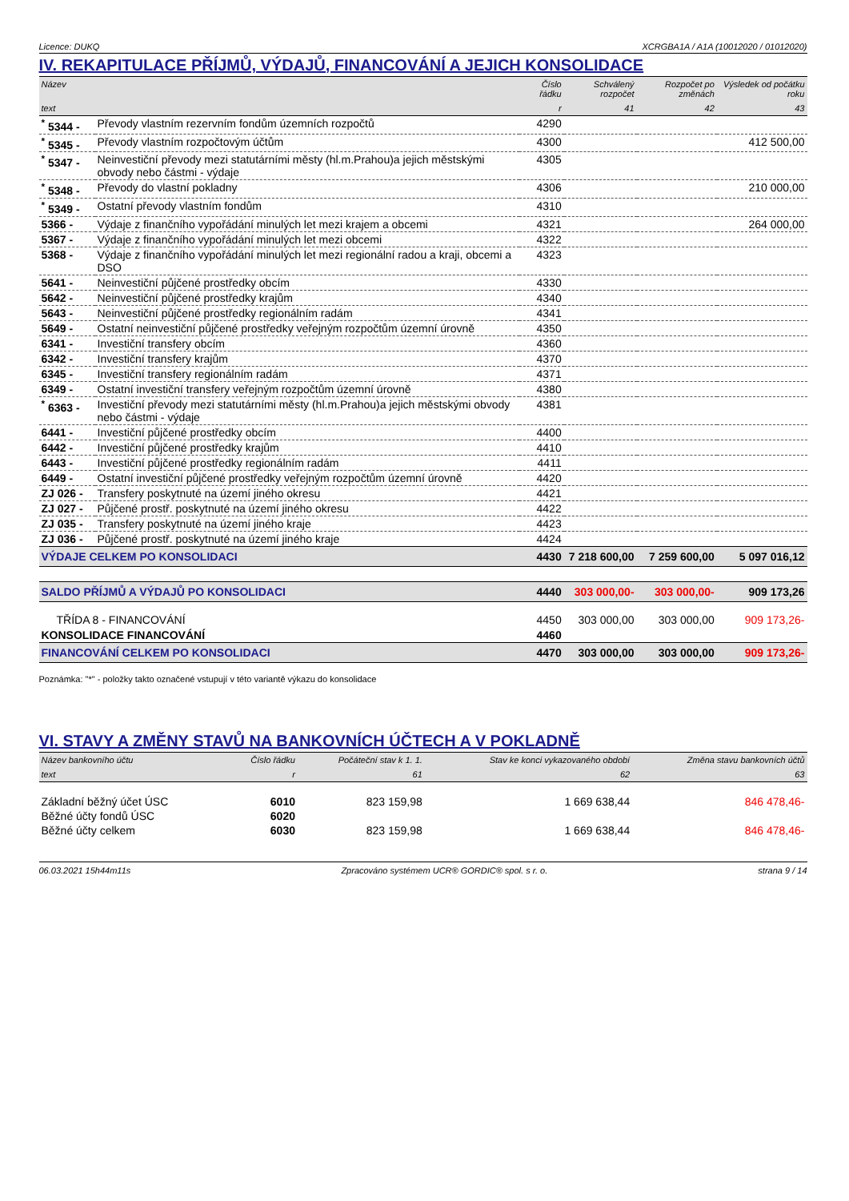Licence: DUKQ XCRGBA1A / A1A (10012020 / 01012020)
IV. REKAPITULACE PŘÍJMŮ, VÝDAJŮ, FINANCOVÁNÍ A JEJICH KONSOLIDACE
| Název | | Číslo řádku | Schválený rozpočet | Rozpočet po změnách | Výsledek od počátku roku |
| --- | --- | --- | --- | --- | --- |
| text | | r | 41 | 42 | 43 |
| <sup>*</sup> 5344 - | Převody vlastním rezervním fondům územních rozpočtů | 4290 | | | |
| <sup>*</sup> 5345 - | Převody vlastním rozpočtovým účtům | 4300 | | | 412 500,00 |
| <sup>*</sup> 5347 - | Neinvestiční převody mezi statutárními městy (hl.m.Prahou)a jejich městskými obvody nebo částmi - výdaje | 4305 | | | |
| <sup>*</sup> 5348 - | Převody do vlastní pokladny | 4306 | | | 210 000,00 |
| <sup>*</sup> 5349 - | Ostatní převody vlastním fondům | 4310 | | | |
| 5366 - | Výdaje z finančního vypořádání minulých let mezi krajem a obcemi | 4321 | | | 264 000,00 |
| 5367 - | Výdaje z finančního vypořádání minulých let mezi obcemi | 4322 | | | |
| 5368 - | Výdaje z finančního vypořádání minulých let mezi regionální radou a kraji, obcemi a DSO | 4323 | | | |
| 5641 - | Neinvestiční půjčené prostředky obcím | 4330 | | | |
| 5642 - | Neinvestiční půjčené prostředky krajům | 4340 | | | |
| 5643 - | Neinvestiční půjčené prostředky regionálním radám | 4341 | | | |
| 5649 - | Ostatní neinvestiční půjčené prostředky veřejným rozpočtům územní úrovně | 4350 | | | |
| 6341 - | Investiční transfery obcím | 4360 | | | |
| 6342 - | Investiční transfery krajům | 4370 | | | |
| 6345 - | Investiční transfery regionálním radám | 4371 | | | |
| 6349 - | Ostatní investiční transfery veřejným rozpočtům územní úrovně | 4380 | | | |
| <sup>*</sup> 6363 - | Investiční převody mezi statutárními městy (hl.m.Prahou)a jejich městskými obvody nebo částmi - výdaje | 4381 | | | |
| 6441 - | Investiční půjčené prostředky obcím | 4400 | | | |
| 6442 - | Investiční půjčené prostředky krajům | 4410 | | | |
| 6443 - | Investiční půjčené prostředky regionálním radám | 4411 | | | |
| 6449 - | Ostatní investiční půjčené prostředky veřejným rozpočtům územní úrovně | 4420 | | | |
| ZJ 026 - | Transfery poskytnuté na území jiného okresu | 4421 | | | |
| ZJ 027 - | Půjčené prostř. poskytnuté na území jiného okresu | 4422 | | | |
| ZJ 035 - | Transfery poskytnuté na území jiného kraje | 4423 | | | |
| ZJ 036 - | Půjčené prostř. poskytnuté na území jiného kraje | 4424 | | | |
| VÝDAJE CELKEM PO KONSOLIDACI | | 4430 | 7 218 600,00 | 7 259 600,00 | 5 097 016,12 |
| SALDO PŘÍJMŮ A VÝDAJŮ PO KONSOLIDACI | | 4440 | 303 000,00- | 303 000,00- | 909 173,26 |
| TŘÍDA 8 - FINANCOVÁNÍ | | 4450 | 303 000,00 | 303 000,00 | 909 173,26- |
| KONSOLIDACE FINANCOVÁNÍ | | 4460 | | | |
| FINANCOVÁNÍ CELKEM PO KONSOLIDACI | | 4470 | 303 000,00 | 303 000,00 | 909 173,26- |
Poznámka: "*" - položky takto označené vstupují v této variantě výkazu do konsolidace
VI. STAVY A ZMĚNY STAVŮ NA BANKOVNÍCH ÚČTECH A V POKLADNĚ
| Název bankovního účtu | Číslo řádku | Počáteční stav k 1. 1. | Stav ke konci vykazovaného období | Změna stavu bankovních účtů |
| --- | --- | --- | --- | --- |
| text | r | 61 | 62 | 63 |
| Základní běžný účet ÚSC | 6010 | 823 159,98 | 1 669 638,44 | 846 478,46- |
| Běžné účty fondů ÚSC | 6020 | | | |
| Běžné účty celkem | 6030 | 823 159,98 | 1 669 638,44 | 846 478,46- |
06.03.2021 15h44m11s Zpracováno systémem UCR® GORDIC® spol. s r. o. strana 9 / 14